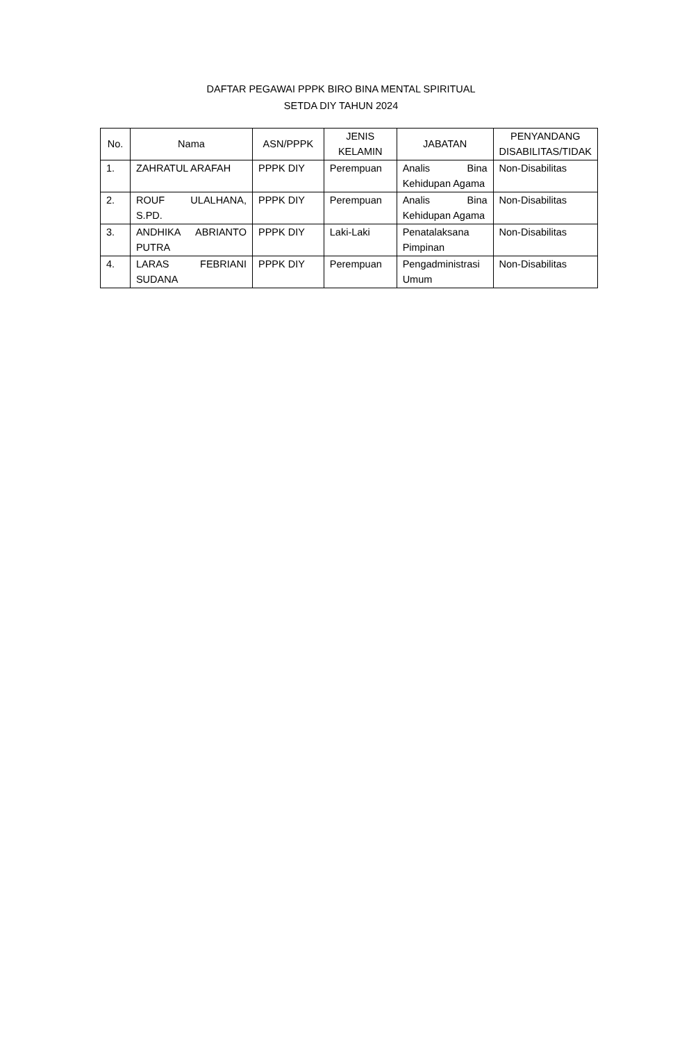DAFTAR PEGAWAI PPPK BIRO BINA MENTAL SPIRITUAL
SETDA DIY TAHUN 2024
| No. | Nama | ASN/PPPK | JENIS KELAMIN | JABATAN | PENYANDANG DISABILITAS/TIDAK |
| --- | --- | --- | --- | --- | --- |
| 1. | ZAHRATUL ARAFAH | PPPK DIY | Perempuan | Analis Bina Kehidupan Agama | Non-Disabilitas |
| 2. | ROUF ULALHANA, S.PD. | PPPK DIY | Perempuan | Analis Bina Kehidupan Agama | Non-Disabilitas |
| 3. | ANDHIKA ABRIANTO PUTRA | PPPK DIY | Laki-Laki | Penatalaksana Pimpinan | Non-Disabilitas |
| 4. | LARAS FEBRIANI SUDANA | PPPK DIY | Perempuan | Pengadministrasi Umum | Non-Disabilitas |